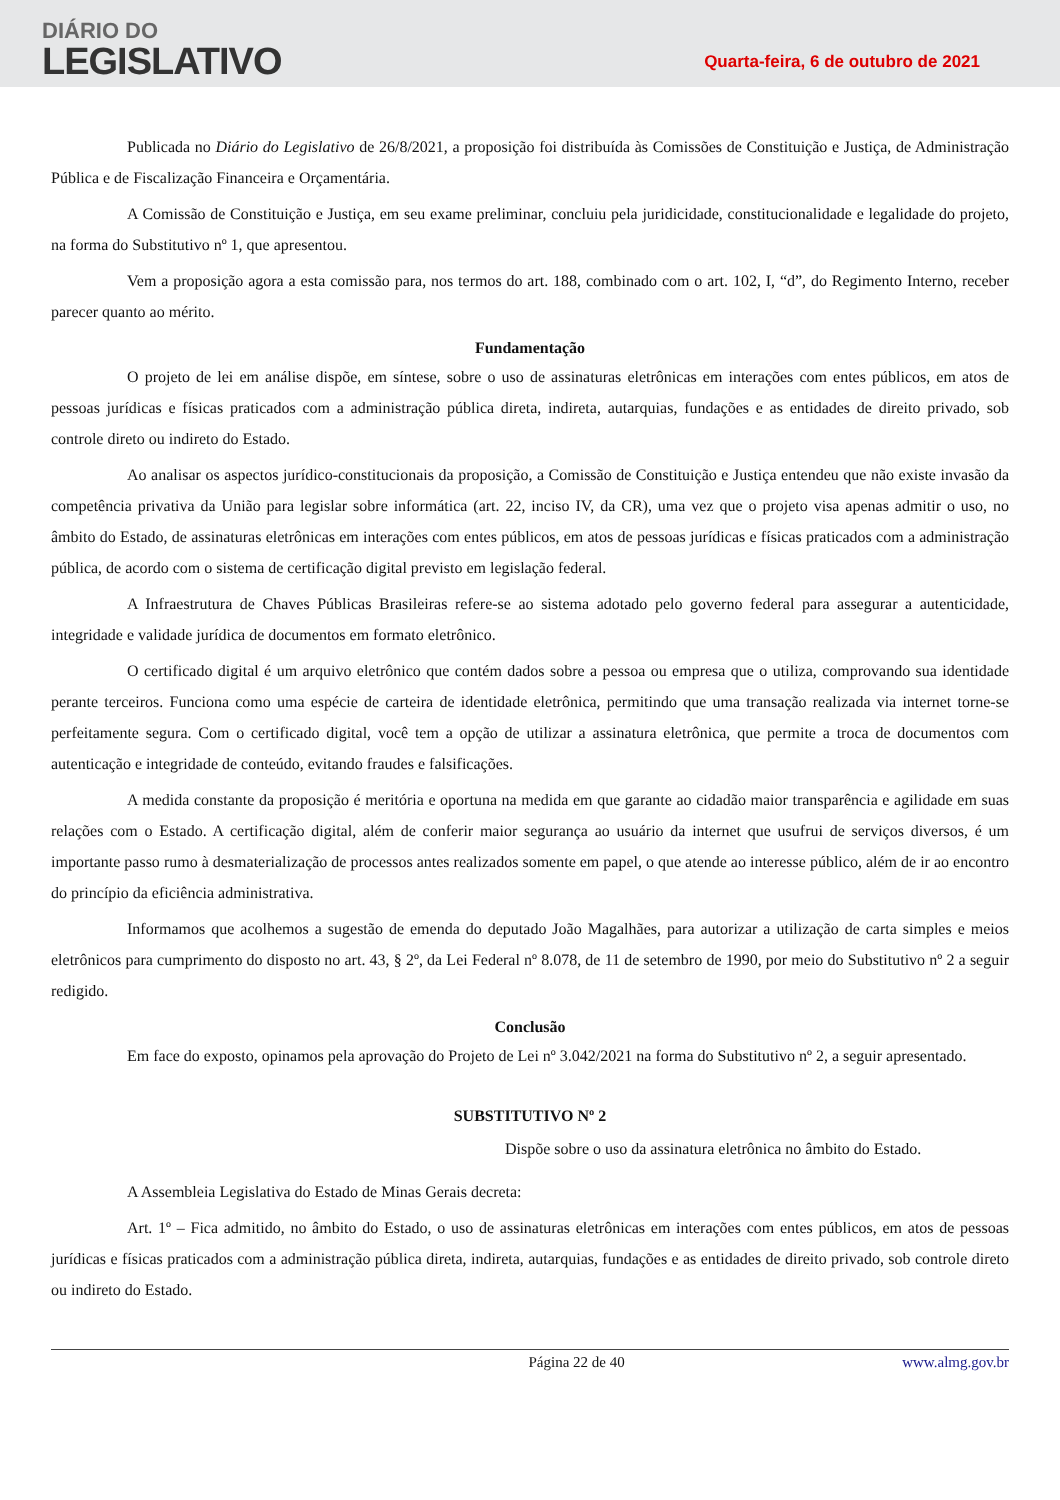DIÁRIO DO
LEGISLATIVO
Quarta-feira, 6 de outubro de 2021
Publicada no Diário do Legislativo de 26/8/2021, a proposição foi distribuída às Comissões de Constituição e Justiça, de Administração Pública e de Fiscalização Financeira e Orçamentária.
A Comissão de Constituição e Justiça, em seu exame preliminar, concluiu pela juridicidade, constitucionalidade e legalidade do projeto, na forma do Substitutivo nº 1, que apresentou.
Vem a proposição agora a esta comissão para, nos termos do art. 188, combinado com o art. 102, I, “d”, do Regimento Interno, receber parecer quanto ao mérito.
Fundamentação
O projeto de lei em análise dispõe, em síntese, sobre o uso de assinaturas eletrônicas em interações com entes públicos, em atos de pessoas jurídicas e físicas praticados com a administração pública direta, indireta, autarquias, fundações e as entidades de direito privado, sob controle direto ou indireto do Estado.
Ao analisar os aspectos jurídico-constitucionais da proposição, a Comissão de Constituição e Justiça entendeu que não existe invasão da competência privativa da União para legislar sobre informática (art. 22, inciso IV, da CR), uma vez que o projeto visa apenas admitir o uso, no âmbito do Estado, de assinaturas eletrônicas em interações com entes públicos, em atos de pessoas jurídicas e físicas praticados com a administração pública, de acordo com o sistema de certificação digital previsto em legislação federal.
A Infraestrutura de Chaves Públicas Brasileiras refere-se ao sistema adotado pelo governo federal para assegurar a autenticidade, integridade e validade jurídica de documentos em formato eletrônico.
O certificado digital é um arquivo eletrônico que contém dados sobre a pessoa ou empresa que o utiliza, comprovando sua identidade perante terceiros. Funciona como uma espécie de carteira de identidade eletrônica, permitindo que uma transação realizada via internet torne-se perfeitamente segura. Com o certificado digital, você tem a opção de utilizar a assinatura eletrônica, que permite a troca de documentos com autenticação e integridade de conteúdo, evitando fraudes e falsificações.
A medida constante da proposição é meritória e oportuna na medida em que garante ao cidadão maior transparência e agilidade em suas relações com o Estado. A certificação digital, além de conferir maior segurança ao usuário da internet que usufrui de serviços diversos, é um importante passo rumo à desmaterialização de processos antes realizados somente em papel, o que atende ao interesse público, além de ir ao encontro do princípio da eficiência administrativa.
Informamos que acolhemos a sugestão de emenda do deputado João Magalhães, para autorizar a utilização de carta simples e meios eletrônicos para cumprimento do disposto no art. 43, § 2º, da Lei Federal nº 8.078, de 11 de setembro de 1990, por meio do Substitutivo nº 2 a seguir redigido.
Conclusão
Em face do exposto, opinamos pela aprovação do Projeto de Lei nº 3.042/2021 na forma do Substitutivo nº 2, a seguir apresentado.
SUBSTITUTIVO Nº 2
Dispõe sobre o uso da assinatura eletrônica no âmbito do Estado.
A Assembleia Legislativa do Estado de Minas Gerais decreta:
Art. 1º – Fica admitido, no âmbito do Estado, o uso de assinaturas eletrônicas em interações com entes públicos, em atos de pessoas jurídicas e físicas praticados com a administração pública direta, indireta, autarquias, fundações e as entidades de direito privado, sob controle direto ou indireto do Estado.
Página 22 de 40 www.almg.gov.br